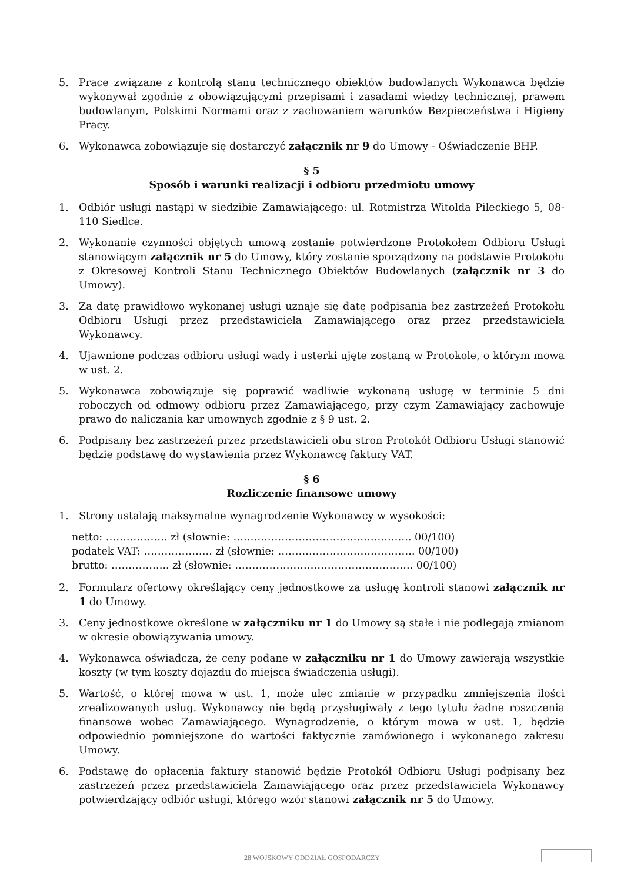5. Prace związane z kontrolą stanu technicznego obiektów budowlanych Wykonawca będzie wykonywał zgodnie z obowiązującymi przepisami i zasadami wiedzy technicznej, prawem budowlanym, Polskimi Normami oraz z zachowaniem warunków Bezpieczeństwa i Higieny Pracy.
6. Wykonawca zobowiązuje się dostarczyć załącznik nr 9 do Umowy - Oświadczenie BHP.
§ 5
Sposób i warunki realizacji i odbioru przedmiotu umowy
1. Odbiór usługi nastąpi w siedzibie Zamawiającego: ul. Rotmistrza Witolda Pileckiego 5, 08-110 Siedlce.
2. Wykonanie czynności objętych umową zostanie potwierdzone Protokołem Odbioru Usługi stanowiącym załącznik nr 5 do Umowy, który zostanie sporządzony na podstawie Protokołu z Okresowej Kontroli Stanu Technicznego Obiektów Budowlanych (załącznik nr 3 do Umowy).
3. Za datę prawidłowo wykonanej usługi uznaje się datę podpisania bez zastrzeżeń Protokołu Odbioru Usługi przez przedstawiciela Zamawiającego oraz przez przedstawiciela Wykonawcy.
4. Ujawnione podczas odbioru usługi wady i usterki ujęte zostaną w Protokole, o którym mowa w ust. 2.
5. Wykonawca zobowiązuje się poprawić wadliwie wykonaną usługę w terminie 5 dni roboczych od odmowy odbioru przez Zamawiającego, przy czym Zamawiający zachowuje prawo do naliczania kar umownych zgodnie z § 9 ust. 2.
6. Podpisany bez zastrzeżeń przez przedstawicieli obu stron Protokół Odbioru Usługi stanowić będzie podstawę do wystawienia przez Wykonawcę faktury VAT.
§ 6
Rozliczenie finansowe umowy
1. Strony ustalają maksymalne wynagrodzenie Wykonawcy w wysokości:
netto: ……………… zł (słownie: ……………………………………………. 00/100)
podatek VAT: ……………….. zł (słownie: …………………………………. 00/100)
brutto: …………….. zł (słownie: ……………………………………………. 00/100)
2. Formularz ofertowy określający ceny jednostkowe za usługę kontroli stanowi załącznik nr 1 do Umowy.
3. Ceny jednostkowe określone w załączniku nr 1 do Umowy są stałe i nie podlegają zmianom w okresie obowiązywania umowy.
4. Wykonawca oświadcza, że ceny podane w załączniku nr 1 do Umowy zawierają wszystkie koszty (w tym koszty dojazdu do miejsca świadczenia usługi).
5. Wartość, o której mowa w ust. 1, może ulec zmianie w przypadku zmniejszenia ilości zrealizowanych usług. Wykonawcy nie będą przysługiwały z tego tytułu żadne roszczenia finansowe wobec Zamawiającego. Wynagrodzenie, o którym mowa w ust. 1, będzie odpowiednio pomniejszone do wartości faktycznie zamówionego i wykonanego zakresu Umowy.
6. Podstawę do opłacenia faktury stanowić będzie Protokół Odbioru Usługi podpisany bez zastrzeżeń przez przedstawiciela Zamawiającego oraz przez przedstawiciela Wykonawcy potwierdzający odbiór usługi, którego wzór stanowi załącznik nr 5 do Umowy.
28 WOJSKOWY ODDZIAŁ GOSPODARCZY